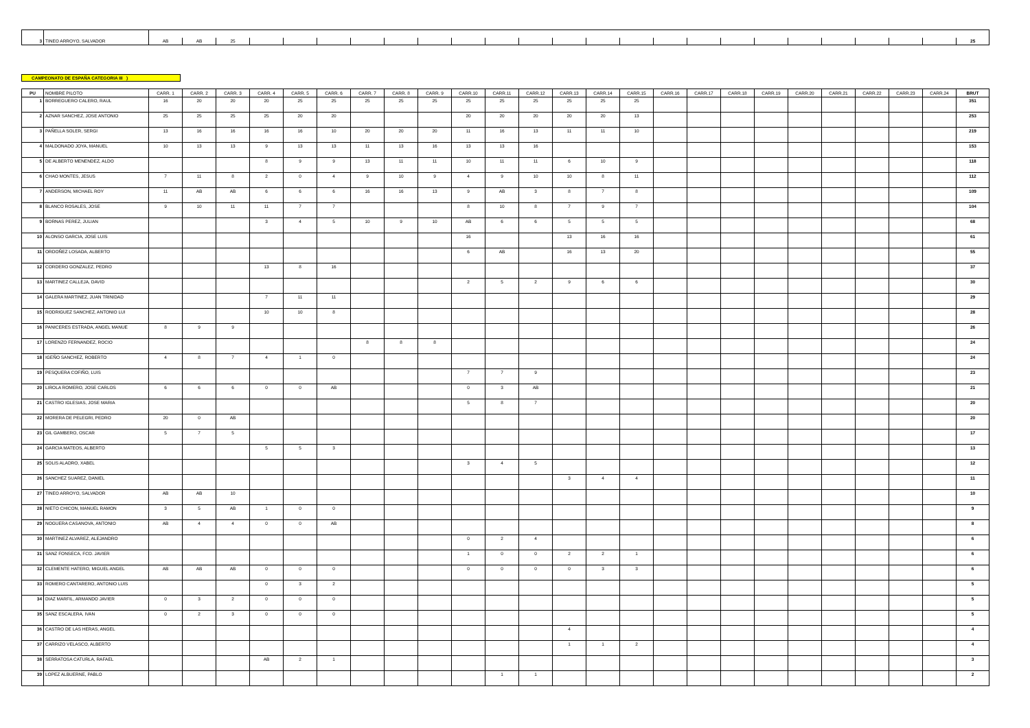| 3 | TINEO ARROYO, SALVADOR | AB | AB | 25 | | | | | | | | | | | | | | | | | | | | | | 25 |
CAMPEONATO DE ESPAÑA CATEGORIA III )
| PU | NOMBRE PILOTO | CARR. 1 | CARR. 2 | CARR. 3 | CARR. 4 | CARR. 5 | CARR. 6 | CARR. 7 | CARR. 8 | CARR. 9 | CARR.10 | CARR.11 | CARR.12 | CARR.13 | CARR.14 | CARR.15 | CARR.16 | CARR.17 | CARR.18 | CARR.19 | CARR.20 | CARR.21 | CARR.22 | CARR.23 | CARR.24 | BRUT |
| --- | --- | --- | --- | --- | --- | --- | --- | --- | --- | --- | --- | --- | --- | --- | --- | --- | --- | --- | --- | --- | --- | --- | --- | --- | --- | --- |
| 1 | BORREGUERO CALERO, RAUL | 16 | 20 | 20 | 20 | 25 | 25 | 25 | 25 | 25 | 25 | 25 | 25 | 25 | 25 | 25 | | | | | | | | | | 351 |
| 2 | AZNAR SANCHEZ, JOSE ANTONIO | 25 | 25 | 25 | 25 | 20 | 20 | | | | 20 | 20 | 20 | 20 | 20 | 13 | | | | | | | | | | 253 |
| 3 | PAÑELLA SOLER, SERGI | 13 | 16 | 16 | 16 | 16 | 10 | 20 | 20 | 20 | 11 | 16 | 13 | 11 | 11 | 10 | | | | | | | | | | 219 |
| 4 | MALDONADO JOYA, MANUEL | 10 | 13 | 13 | 9 | 13 | 13 | 11 | 13 | 16 | 13 | 13 | 16 | | | | | | | | | | | | | 153 |
| 5 | DE ALBERTO MENENDEZ, ALDO | | | | 8 | 9 | 9 | 13 | 11 | 11 | 10 | 11 | 11 | 6 | 10 | 9 | | | | | | | | | | 118 |
| 6 | CHAO MONTES, JESUS | 7 | 11 | 8 | 2 | 0 | 4 | 9 | 10 | 9 | 4 | 9 | 10 | 10 | 8 | 11 | | | | | | | | | | 112 |
| 7 | ANDERSON, MICHAEL ROY | 11 | AB | AB | 6 | 6 | 6 | 16 | 16 | 13 | 9 | AB | 3 | 8 | 7 | 8 | | | | | | | | | | 109 |
| 8 | BLANCO ROSALES, JOSE | 9 | 10 | 11 | 11 | 7 | 7 | | | | 8 | 10 | 8 | 7 | 9 | 7 | | | | | | | | | | 104 |
| 9 | BORNAS PEREZ, JULIAN | | | | 3 | 4 | 5 | 10 | 9 | 10 | AB | 6 | 6 | 5 | 5 | 5 | | | | | | | | | | 68 |
| 10 | ALONSO GARCIA, JOSE LUIS | | | | | | | | | | 16 | | | 13 | 16 | 16 | | | | | | | | | | 61 |
| 11 | ORDOÑEZ LOSADA, ALBERTO | | | | | | | | | | 6 | AB | | 16 | 13 | 20 | | | | | | | | | | 55 |
| 12 | CORDERO GONZALEZ, PEDRO | | | | 13 | 8 | 16 | | | | | | | | | | | | | | | | | | | 37 |
| 13 | MARTINEZ CALLEJA, DAVID | | | | | | | | | | 2 | 5 | 2 | 9 | 6 | 6 | | | | | | | | | | 30 |
| 14 | GALERA MARTINEZ, JUAN TRINIDAD | | | | 7 | 11 | 11 | | | | | | | | | | | | | | | | | | | 29 |
| 15 | RODRIGUEZ SANCHEZ, ANTONIO LUI | | | | 10 | 10 | 8 | | | | | | | | | | | | | | | | | | | 28 |
| 16 | PANICERES ESTRADA, ANGEL MANUE | 8 | 9 | 9 | | | | | | | | | | | | | | | | | | | | | | 26 |
| 17 | LORENZO FERNANDEZ, ROCIO | | | | | | | 8 | 8 | 8 | | | | | | | | | | | | | | | | 24 |
| 18 | IGEÑO SANCHEZ, ROBERTO | 4 | 8 | 7 | 4 | 1 | 0 | | | | | | | | | | | | | | | | | | | 24 |
| 19 | PESQUERA COFIÑO, LUIS | | | | | | | | | | 7 | 7 | 9 | | | | | | | | | | | | | 23 |
| 20 | LIROLA ROMERO, JOSE CARLOS | 6 | 6 | 6 | 0 | 0 | AB | | | | 0 | 3 | AB | | | | | | | | | | | | | 21 |
| 21 | CASTRO IGLESIAS, JOSE MARIA | | | | | | | | | | 5 | 8 | 7 | | | | | | | | | | | | | 20 |
| 22 | MORERA DE PELEGRI, PEDRO | 20 | 0 | AB | | | | | | | | | | | | | | | | | | | | | | 20 |
| 23 | GIL GAMBERO, OSCAR | 5 | 7 | 5 | | | | | | | | | | | | | | | | | | | | | | 17 |
| 24 | GARCIA MATEOS, ALBERTO | | | | 5 | 5 | 3 | | | | | | | | | | | | | | | | | | | 13 |
| 25 | SOLIS ALADRO, XABEL | | | | | | | | | | 3 | 4 | 5 | | | | | | | | | | | | | 12 |
| 26 | SANCHEZ SUAREZ, DANIEL | | | | | | | | | | | | | 3 | 4 | 4 | | | | | | | | | | 11 |
| 27 | TINEO ARROYO, SALVADOR | AB | AB | 10 | | | | | | | | | | | | | | | | | | | | | | 10 |
| 28 | NIETO CHICON, MANUEL RAMON | 3 | 5 | AB | 1 | 0 | 0 | | | | | | | | | | | | | | | | | | | 9 |
| 29 | NOGUERA CASANOVA, ANTONIO | AB | 4 | 4 | 0 | 0 | AB | | | | | | | | | | | | | | | | | | | 8 |
| 30 | MARTINEZ ALVAREZ, ALEJANDRO | | | | | | | | | | 0 | 2 | 4 | | | | | | | | | | | | | 6 |
| 31 | SANZ FONSECA, FCO. JAVIER | | | | | | | | | | 1 | 0 | 0 | 2 | 2 | 1 | | | | | | | | | | 6 |
| 32 | CLEMENTE HATERO, MIGUEL ANGEL | AB | AB | AB | 0 | 0 | 0 | | | | 0 | 0 | 0 | 0 | 3 | 3 | | | | | | | | | | 6 |
| 33 | ROMERO CANTARERO, ANTONIO LUIS | | | | 0 | 3 | 2 | | | | | | | | | | | | | | | | | | | 5 |
| 34 | DIAZ MARFIL, ARMANDO JAVIER | 0 | 3 | 2 | 0 | 0 | 0 | | | | | | | | | | | | | | | | | | | 5 |
| 35 | SANZ ESCALERA, IVAN | 0 | 2 | 3 | 0 | 0 | 0 | | | | | | | | | | | | | | | | | | | 5 |
| 36 | CASTRO DE LAS HERAS, ANGEL | | | | | | | | | | | | | 4 | | | | | | | | | | | | 4 |
| 37 | CARRIZO VELASCO, ALBERTO | | | | | | | | | | | | | 1 | 1 | 2 | | | | | | | | | | 4 |
| 38 | SERRATOSA CATURLA, RAFAEL | | | | AB | 2 | 1 | | | | | | | | | | | | | | | | | | | 3 |
| 39 | LOPEZ ALBUERNE, PABLO | | | | | | | | | | | 1 | 1 | | | | | | | | | | | | | 2 |